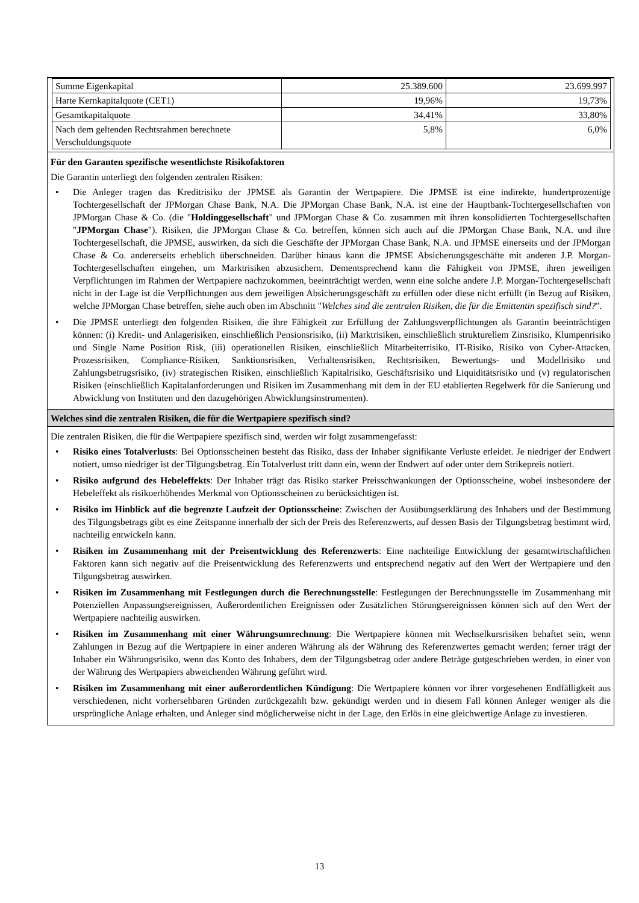| Summe Eigenkapital | 25.389.600 | 23.699.997 |
| Harte Kernkapitalquote (CET1) | 19,96% | 19,73% |
| Gesamtkapitalquote | 34,41% | 33,80% |
| Nach dem geltenden Rechtsrahmen berechnete Verschuldungsquote | 5,8% | 6,0% |
Für den Garanten spezifische wesentlichste Risikofaktoren
Die Garantin unterliegt den folgenden zentralen Risiken:
• Die Anleger tragen das Kreditrisiko der JPMSE als Garantin der Wertpapiere. Die JPMSE ist eine indirekte, hundertprozentige Tochtergesellschaft der JPMorgan Chase Bank, N.A. Die JPMorgan Chase Bank, N.A. ist eine der Hauptbank-Tochtergesellschaften von JPMorgan Chase & Co. (die "Holdinggesellschaft" und JPMorgan Chase & Co. zusammen mit ihren konsolidierten Tochtergesellschaften "JPMorgan Chase"). Risiken, die JPMorgan Chase & Co. betreffen, können sich auch auf die JPMorgan Chase Bank, N.A. und ihre Tochtergesellschaft, die JPMSE, auswirken, da sich die Geschäfte der JPMorgan Chase Bank, N.A. und JPMSE einerseits und der JPMorgan Chase & Co. andererseits erheblich überschneiden. Darüber hinaus kann die JPMSE Absicherungsgeschäfte mit anderen J.P. Morgan-Tochtergesellschaften eingehen, um Marktrisiken abzusichern. Dementsprechend kann die Fähigkeit von JPMSE, ihren jeweiligen Verpflichtungen im Rahmen der Wertpapiere nachzukommen, beeinträchtigt werden, wenn eine solche andere J.P. Morgan-Tochtergesellschaft nicht in der Lage ist die Verpflichtungen aus dem jeweiligen Absicherungsgeschäft zu erfüllen oder diese nicht erfüllt (in Bezug auf Risiken, welche JPMorgan Chase betreffen, siehe auch oben im Abschnitt "Welches sind die zentralen Risiken, die für die Emittentin spezifisch sind?".
• Die JPMSE unterliegt den folgenden Risiken, die ihre Fähigkeit zur Erfüllung der Zahlungsverpflichtungen als Garantin beeinträchtigen können: (i) Kredit- und Anlagerisiken, einschließlich Pensionsrisiko, (ii) Marktrisiken, einschließlich strukturellem Zinsrisiko, Klumpenrisiko und Single Name Position Risk, (iii) operationellen Risiken, einschließlich Mitarbeiterrisiko, IT-Risiko, Risiko von Cyber-Attacken, Prozessrisiken, Compliance-Risiken, Sanktionsrisiken, Verhaltensrisiken, Rechtsrisiken, Bewertungs- und Modellrisiko und Zahlungsbetrugsrisiko, (iv) strategischen Risiken, einschließlich Kapitalrisiko, Geschäftsrisiko und Liquiditätsrisiko und (v) regulatorischen Risiken (einschließlich Kapitalanforderungen und Risiken im Zusammenhang mit dem in der EU etablierten Regelwerk für die Sanierung und Abwicklung von Instituten und den dazugehörigen Abwicklungsinstrumenten).
Welches sind die zentralen Risiken, die für die Wertpapiere spezifisch sind?
Die zentralen Risiken, die für die Wertpapiere spezifisch sind, werden wir folgt zusammengefasst:
• Risiko eines Totalverlusts: Bei Optionsscheinen besteht das Risiko, dass der Inhaber signifikante Verluste erleidet. Je niedriger der Endwert notiert, umso niedriger ist der Tilgungsbetrag. Ein Totalverlust tritt dann ein, wenn der Endwert auf oder unter dem Strikepreis notiert.
• Risiko aufgrund des Hebeleffekts: Der Inhaber trägt das Risiko starker Preisschwankungen der Optionsscheine, wobei insbesondere der Hebeleffekt als risikoerhöhendes Merkmal von Optionsscheinen zu berücksichtigen ist.
• Risiko im Hinblick auf die begrenzte Laufzeit der Optionsscheine: Zwischen der Ausübungserklärung des Inhabers und der Bestimmung des Tilgungsbetrags gibt es eine Zeitspanne innerhalb der sich der Preis des Referenzwerts, auf dessen Basis der Tilgungsbetrag bestimmt wird, nachteilig entwickeln kann.
• Risiken im Zusammenhang mit der Preisentwicklung des Referenzwerts: Eine nachteilige Entwicklung der gesamtwirtschaftlichen Faktoren kann sich negativ auf die Preisentwicklung des Referenzwerts und entsprechend negativ auf den Wert der Wertpapiere und den Tilgungsbetrag auswirken.
• Risiken im Zusammenhang mit Festlegungen durch die Berechnungsstelle: Festlegungen der Berechnungsstelle im Zusammenhang mit Potenziellen Anpassungsereignissen, Außerordentlichen Ereignissen oder Zusätzlichen Störungsereignissen können sich auf den Wert der Wertpapiere nachteilig auswirken.
• Risiken im Zusammenhang mit einer Währungsumrechnung: Die Wertpapiere können mit Wechselkursrisiken behaftet sein, wenn Zahlungen in Bezug auf die Wertpapiere in einer anderen Währung als der Währung des Referenzwertes gemacht werden; ferner trägt der Inhaber ein Währungsrisiko, wenn das Konto des Inhabers, dem der Tilgungsbetrag oder andere Beträge gutgeschrieben werden, in einer von der Währung des Wertpapiers abweichenden Währung geführt wird.
• Risiken im Zusammenhang mit einer außerordentlichen Kündigung: Die Wertpapiere können vor ihrer vorgesehenen Endfälligkeit aus verschiedenen, nicht vorhersehbaren Gründen zurückgezahlt bzw. gekündigt werden und in diesem Fall können Anleger weniger als die ursprüngliche Anlage erhalten, und Anleger sind möglicherweise nicht in der Lage, den Erlös in eine gleichwertige Anlage zu investieren.
13